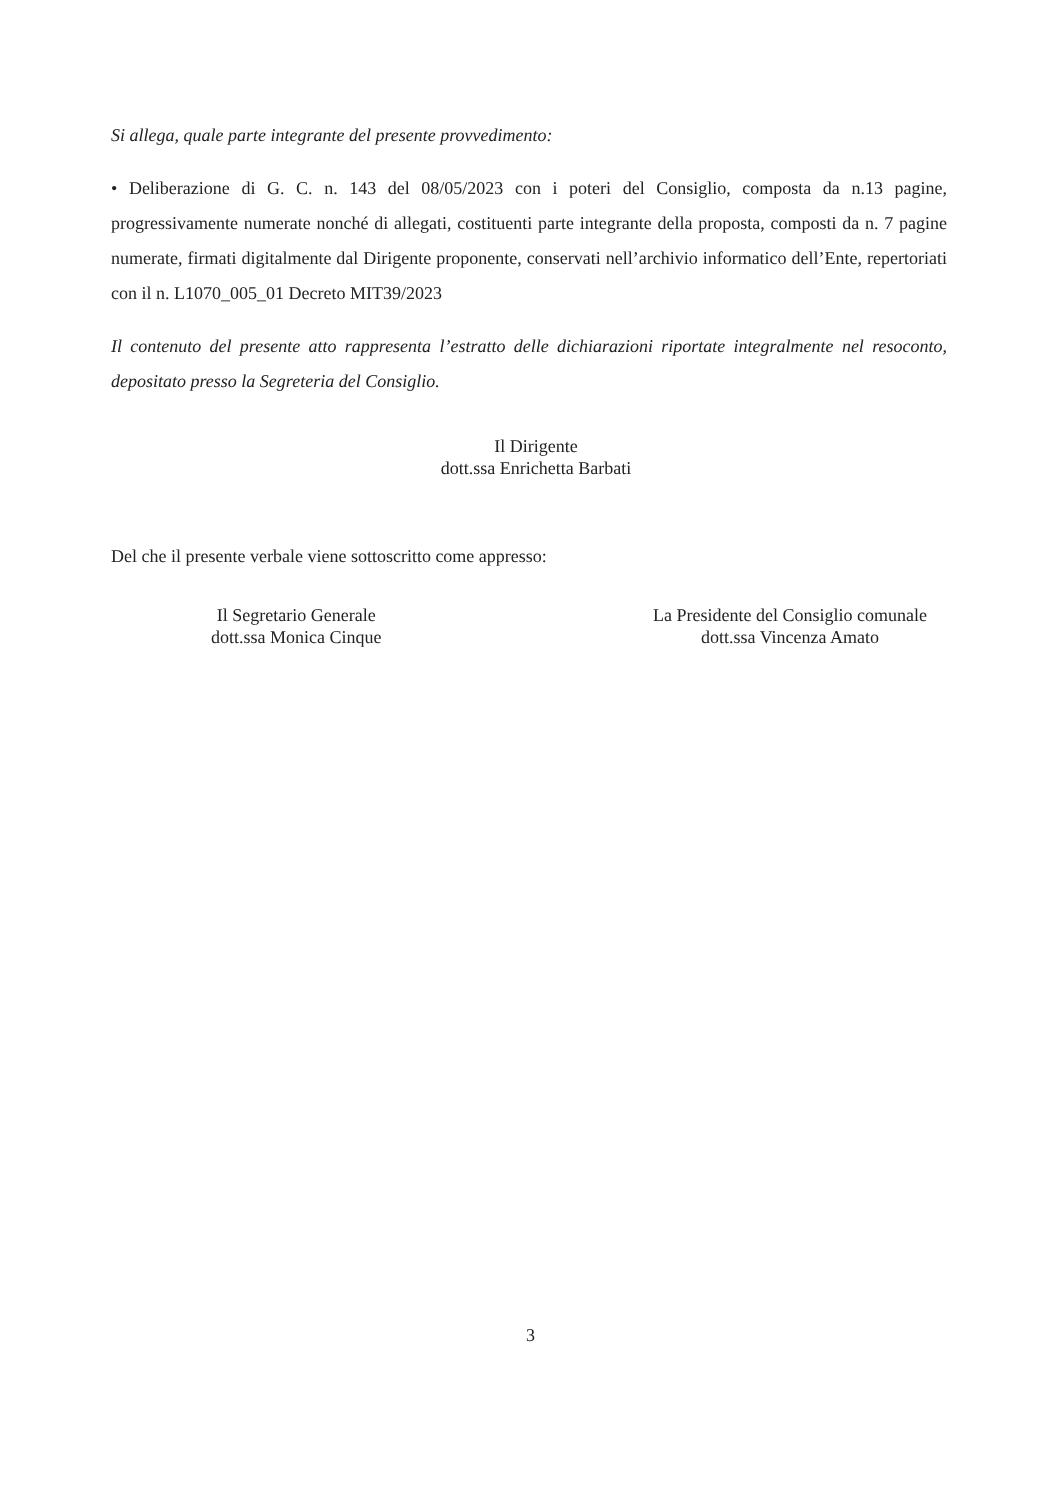Si allega, quale parte integrante del presente provvedimento:
• Deliberazione di G. C. n. 143 del 08/05/2023 con i poteri del Consiglio, composta da n.13 pagine, progressivamente numerate nonché di allegati, costituenti parte integrante della proposta, composti da n. 7 pagine numerate, firmati digitalmente dal Dirigente proponente, conservati nell’archivio informatico dell’Ente, repertoriati con il n. L1070_005_01 Decreto MIT39/2023
Il contenuto del presente atto rappresenta l’estratto delle dichiarazioni riportate integralmente nel resoconto, depositato presso la Segreteria del Consiglio.
Il Dirigente
dott.ssa Enrichetta Barbati
Del che il presente verbale viene sottoscritto come appresso:
Il Segretario Generale
dott.ssa Monica Cinque
La Presidente del Consiglio comunale
dott.ssa Vincenza Amato
3